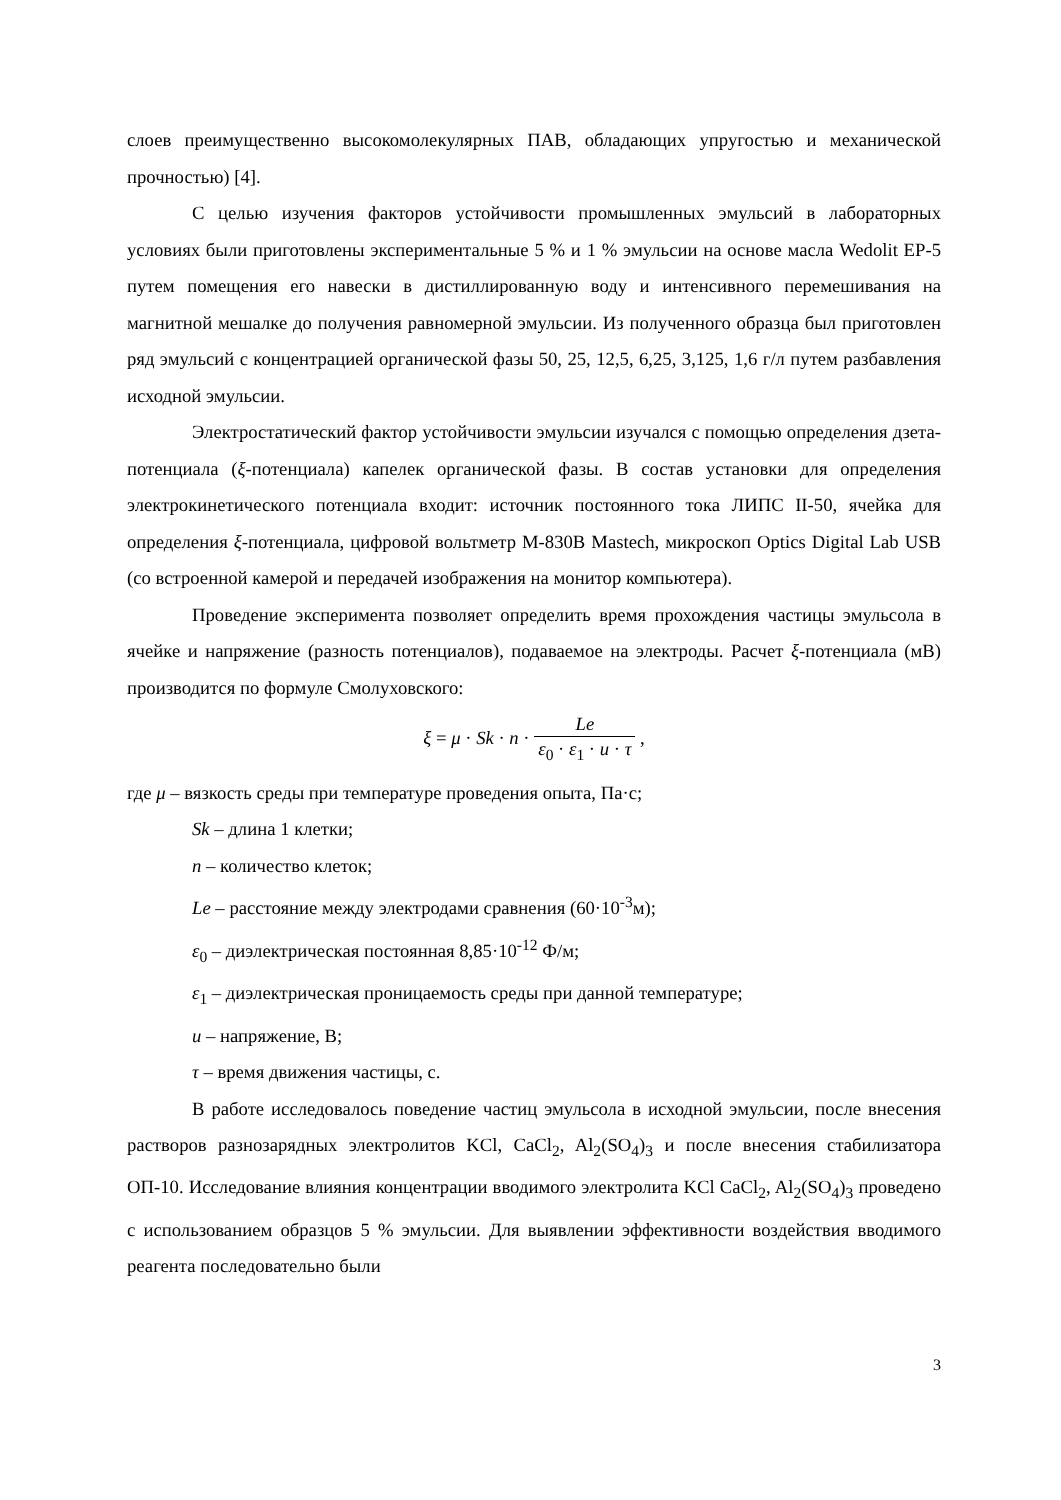слоев преимущественно высокомолекулярных ПАВ, обладающих упругостью и механической прочностью) [4].
С целью изучения факторов устойчивости промышленных эмульсий в лабораторных условиях были приготовлены экспериментальные 5 % и 1 % эмульсии на основе масла Wedolit EP-5 путем помещения его навески в дистиллированную воду и интенсивного перемешивания на магнитной мешалке до получения равномерной эмульсии. Из полученного образца был приготовлен ряд эмульсий с концентрацией органической фазы 50, 25, 12,5, 6,25, 3,125, 1,6 г/л путем разбавления исходной эмульсии.
Электростатический фактор устойчивости эмульсии изучался с помощью определения дзета-потенциала (ξ-потенциала) капелек органической фазы. В состав установки для определения электрокинетического потенциала входит: источник постоянного тока ЛИПС II-50, ячейка для определения ξ-потенциала, цифровой вольтметр M-830B Mastech, микроскоп Optics Digital Lab USB (со встроенной камерой и передачей изображения на монитор компьютера).
Проведение эксперимента позволяет определить время прохождения частицы эмульсола в ячейке и напряжение (разность потенциалов), подаваемое на электроды. Расчет ξ-потенциала (мВ) производится по формуле Смолуховского:
ξ = μ · Sk · n · Le ε<sub>0</sub> · ε<sub>1</sub> · u · τ ,
где μ – вязкость среды при температуре проведения опыта, Па·с;
Sk – длина 1 клетки;
n – количество клеток;
Le – расстояние между электродами сравнения (60·10<sup>-3</sup>м);
ε<sub>0</sub> – диэлектрическая постоянная 8,85·10<sup>-12</sup> Ф/м;
ε<sub>1</sub> – диэлектрическая проницаемость среды при данной температуре;
u – напряжение, В;
τ – время движения частицы, с.
В работе исследовалось поведение частиц эмульсола в исходной эмульсии, после внесения растворов разнозарядных электролитов KCl, CaCl<sub>2</sub>, Al<sub>2</sub>(SO<sub>4</sub>)<sub>3</sub> и после внесения стабилизатора ОП-10. Исследование влияния концентрации вводимого электролита KCl CaCl<sub>2</sub>, Al<sub>2</sub>(SO<sub>4</sub>)<sub>3</sub> проведено с использованием образцов 5 % эмульсии. Для выявлении эффективности воздействия вводимого реагента последовательно были
3